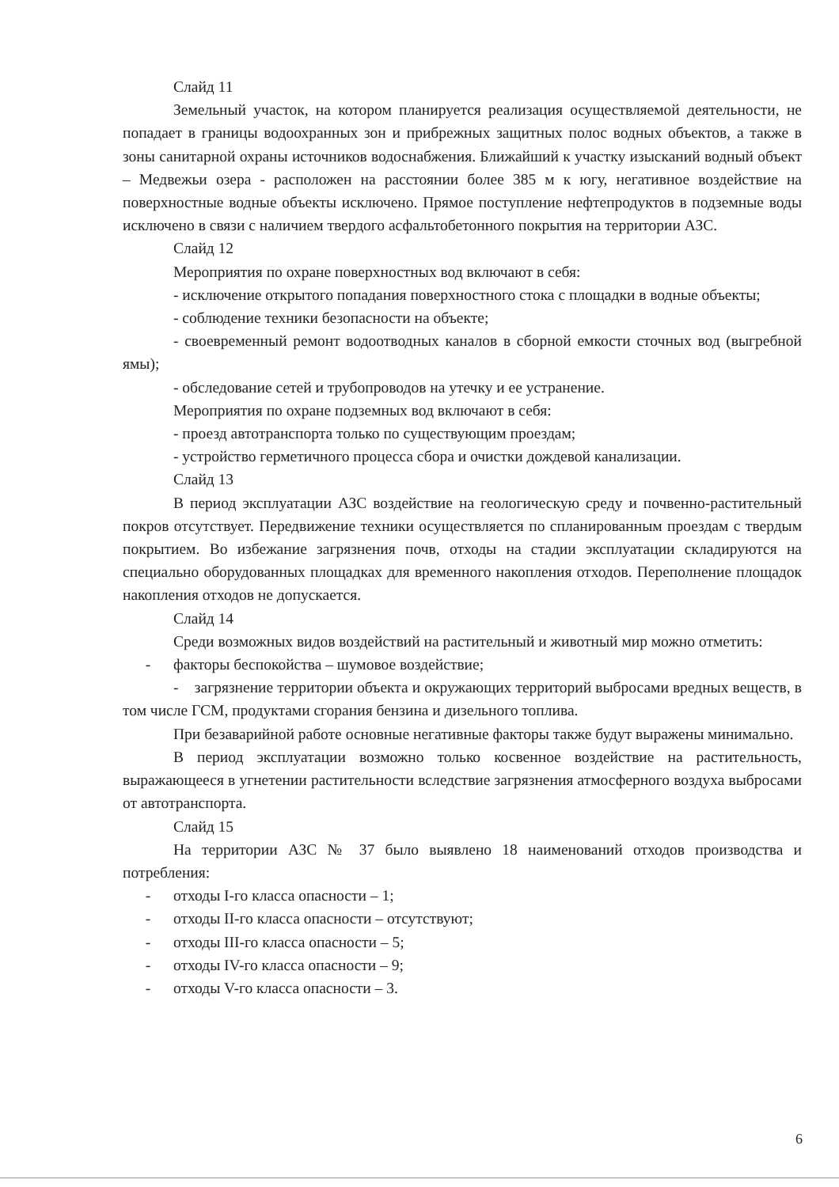Слайд 11
Земельный участок, на котором планируется реализация осуществляемой деятельности, не попадает в границы водоохранных зон и прибрежных защитных полос водных объектов, а также в зоны санитарной охраны источников водоснабжения. Ближайший к участку изысканий водный объект – Медвежьи озера - расположен на расстоянии более 385 м к югу, негативное воздействие на поверхностные водные объекты исключено. Прямое поступление нефтепродуктов в подземные воды исключено в связи с наличием твердого асфальтобетонного покрытия на территории АЗС.
Слайд 12
Мероприятия по охране поверхностных вод включают в себя:
- исключение открытого попадания поверхностного стока с площадки в водные объекты;
- соблюдение техники безопасности на объекте;
- своевременный ремонт водоотводных каналов в сборной емкости сточных вод (выгребной ямы);
- обследование сетей и трубопроводов на утечку и ее устранение.
Мероприятия по охране подземных вод включают в себя:
- проезд автотранспорта только по существующим проездам;
- устройство герметичного процесса сбора и очистки дождевой канализации.
Слайд 13
В период эксплуатации АЗС воздействие на геологическую среду и почвенно-растительный покров отсутствует. Передвижение техники осуществляется по спланированным проездам с твердым покрытием. Во избежание загрязнения почв, отходы на стадии эксплуатации складируются на специально оборудованных площадках для временного накопления отходов. Переполнение площадок накопления отходов не допускается.
Слайд 14
Среди возможных видов воздействий на растительный и животный мир можно отметить:
- факторы беспокойства – шумовое воздействие;
- загрязнение территории объекта и окружающих территорий выбросами вредных веществ, в том числе ГСМ, продуктами сгорания бензина и дизельного топлива.
При безаварийной работе основные негативные факторы также будут выражены минимально.
В период эксплуатации возможно только косвенное воздействие на растительность, выражающееся в угнетении растительности вследствие загрязнения атмосферного воздуха выбросами от автотранспорта.
Слайд 15
На территории АЗС № 37 было выявлено 18 наименований отходов производства и потребления:
- отходы I-го класса опасности – 1;
- отходы II-го класса опасности – отсутствуют;
- отходы III-го класса опасности – 5;
- отходы IV-го класса опасности – 9;
- отходы V-го класса опасности – 3.
6